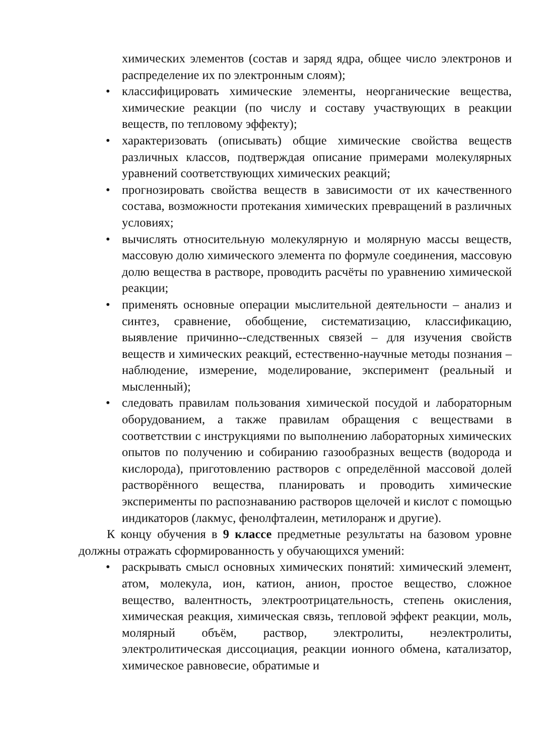химических элементов (состав и заряд ядра, общее число электронов и распределение их по электронным слоям);
• классифицировать химические элементы, неорганические вещества, химические реакции (по числу и составу участвующих в реакции веществ, по тепловому эффекту);
• характеризовать (описывать) общие химические свойства веществ различных классов, подтверждая описание примерами молекулярных уравнений соответствующих химических реакций;
• прогнозировать свойства веществ в зависимости от их качественного состава, возможности протекания химических превращений в различных условиях;
• вычислять относительную молекулярную и молярную массы веществ, массовую долю химического элемента по формуле соединения, массовую долю вещества в растворе, проводить расчёты по уравнению химической реакции;
• применять основные операции мыслительной деятельности – анализ и синтез, сравнение, обобщение, систематизацию, классификацию, выявление причинно--следственных связей – для изучения свойств веществ и химических реакций, естественно-научные методы познания – наблюдение, измерение, моделирование, эксперимент (реальный и мысленный);
• следовать правилам пользования химической посудой и лабораторным оборудованием, а также правилам обращения с веществами в соответствии с инструкциями по выполнению лабораторных химических опытов по получению и собиранию газообразных веществ (водорода и кислорода), приготовлению растворов с определённой массовой долей растворённого вещества, планировать и проводить химические эксперименты по распознаванию растворов щелочей и кислот с помощью индикаторов (лакмус, фенолфталеин, метилоранж и другие).
К концу обучения в 9 классе предметные результаты на базовом уровне должны отражать сформированность у обучающихся умений:
• раскрывать смысл основных химических понятий: химический элемент, атом, молекула, ион, катион, анион, простое вещество, сложное вещество, валентность, электроотрицательность, степень окисления, химическая реакция, химическая связь, тепловой эффект реакции, моль, молярный объём, раствор, электролиты, неэлектролиты, электролитическая диссоциация, реакции ионного обмена, катализатор, химическое равновесие, обратимые и